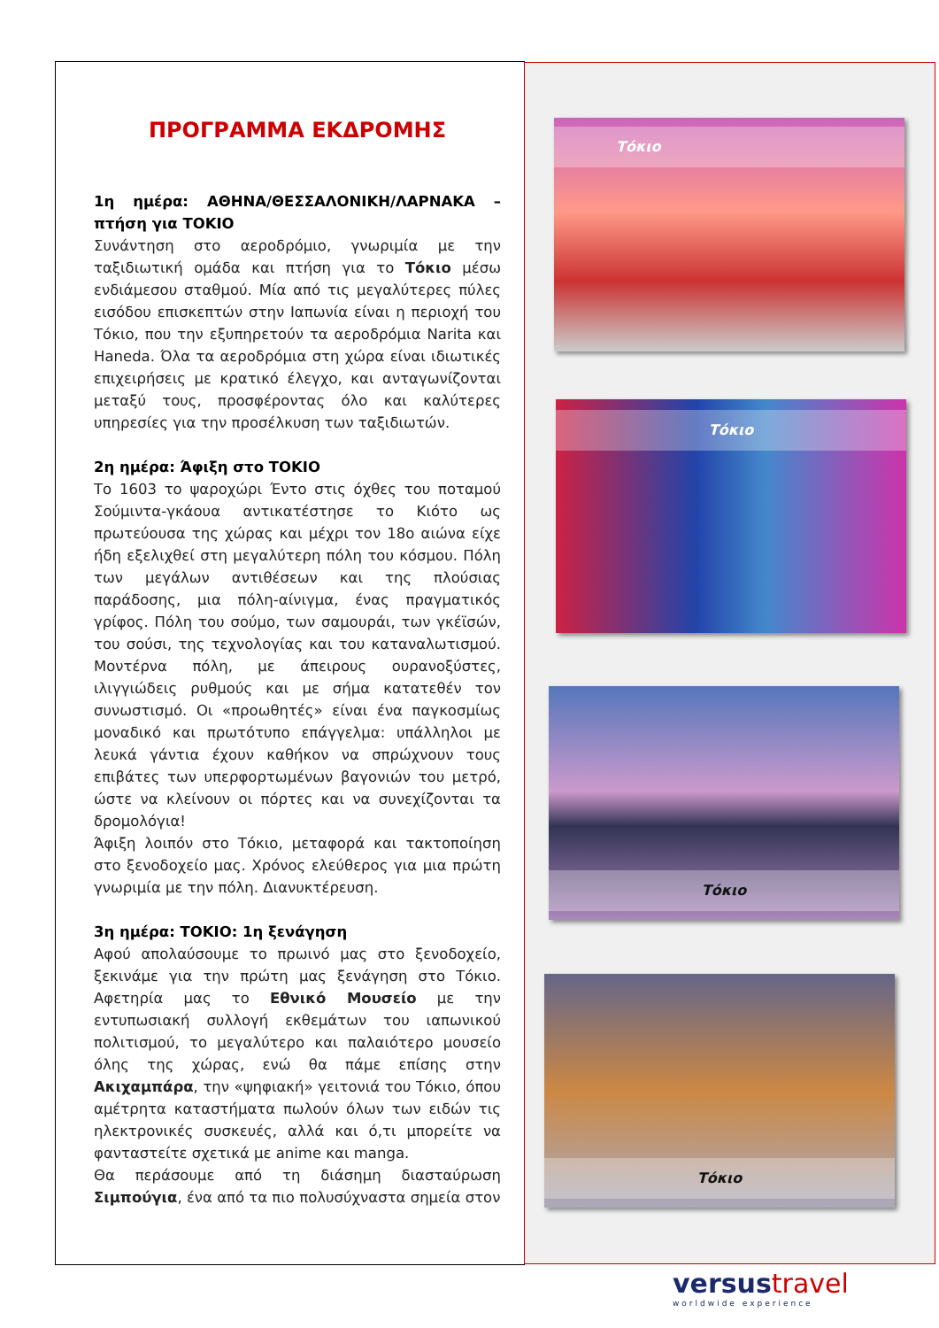ΠΡΟΓΡΑΜΜΑ ΕΚΔΡΟΜΗΣ
1η ημέρα: ΑΘΗΝΑ/ΘΕΣΣΑΛΟΝΙΚΗ/ΛΑΡΝΑΚΑ – πτήση για ΤΟΚΙΟ
Συνάντηση στο αεροδρόμιο, γνωριμία με την ταξιδιωτική ομάδα και πτήση για το Τόκιο μέσω ενδιάμεσου σταθμού. Μία από τις μεγαλύτερες πύλες εισόδου επισκεπτών στην Ιαπωνία είναι η περιοχή του Τόκιο, που την εξυπηρετούν τα αεροδρόμια Narita και Haneda. Όλα τα αεροδρόμια στη χώρα είναι ιδιωτικές επιχειρήσεις με κρατικό έλεγχο, και ανταγωνίζονται μεταξύ τους, προσφέροντας όλο και καλύτερες υπηρεσίες για την προσέλκυση των ταξιδιωτών.
2η ημέρα: Άφιξη στο ΤΟΚΙΟ
Το 1603 το ψαροχώρι Έντο στις όχθες του ποταμού Σούμιντα-γκάουα αντικατέστησε το Κιότο ως πρωτεύουσα της χώρας και μέχρι τον 18ο αιώνα είχε ήδη εξελιχθεί στη μεγαλύτερη πόλη του κόσμου. Πόλη των μεγάλων αντιθέσεων και της πλούσιας παράδοσης, μια πόλη-αίνιγμα, ένας πραγματικός γρίφος. Πόλη του σούμο, των σαμουράι, των γκέϊσών, του σούσι, της τεχνολογίας και του καταναλωτισμού. Μοντέρνα πόλη, με άπειρους ουρανοξύστες, ιλιγγιώδεις ρυθμούς και με σήμα κατατεθέν τον συνωστισμό. Οι «προωθητές» είναι ένα παγκοσμίως μοναδικό και πρωτότυπο επάγγελμα: υπάλληλοι με λευκά γάντια έχουν καθήκον να σπρώχνουν τους επιβάτες των υπερφορτωμένων βαγονιών του μετρό, ώστε να κλείνουν οι πόρτες και να συνεχίζονται τα δρομολόγια!
Άφιξη λοιπόν στο Τόκιο, μεταφορά και τακτοποίηση στο ξενοδοχείο μας. Χρόνος ελεύθερος για μια πρώτη γνωριμία με την πόλη. Διανυκτέρευση.
3η ημέρα: ΤΟΚΙΟ: 1η ξενάγηση
Αφού απολαύσουμε το πρωινό μας στο ξενοδοχείο, ξεκινάμε για την πρώτη μας ξενάγηση στο Τόκιο. Αφετηρία μας το Εθνικό Μουσείο με την εντυπωσιακή συλλογή εκθεμάτων του ιαπωνικού πολιτισμού, το μεγαλύτερο και παλαιότερο μουσείο όλης της χώρας, ενώ θα πάμε επίσης στην Ακιχαμπάρα, την «ψηφιακή» γειτονιά του Τόκιο, όπου αμέτρητα καταστήματα πωλούν όλων των ειδών τις ηλεκτρονικές συσκευές, αλλά και ό,τι μπορείτε να φανταστείτε σχετικά με anime και manga.
Θα περάσουμε από τη διάσημη διασταύρωση Σιμπούγια, ένα από τα πιο πολυσύχναστα σημεία στον
Τόκιο
Τόκιο
Τόκιο
Τόκιο
versustravel
worldwide experience